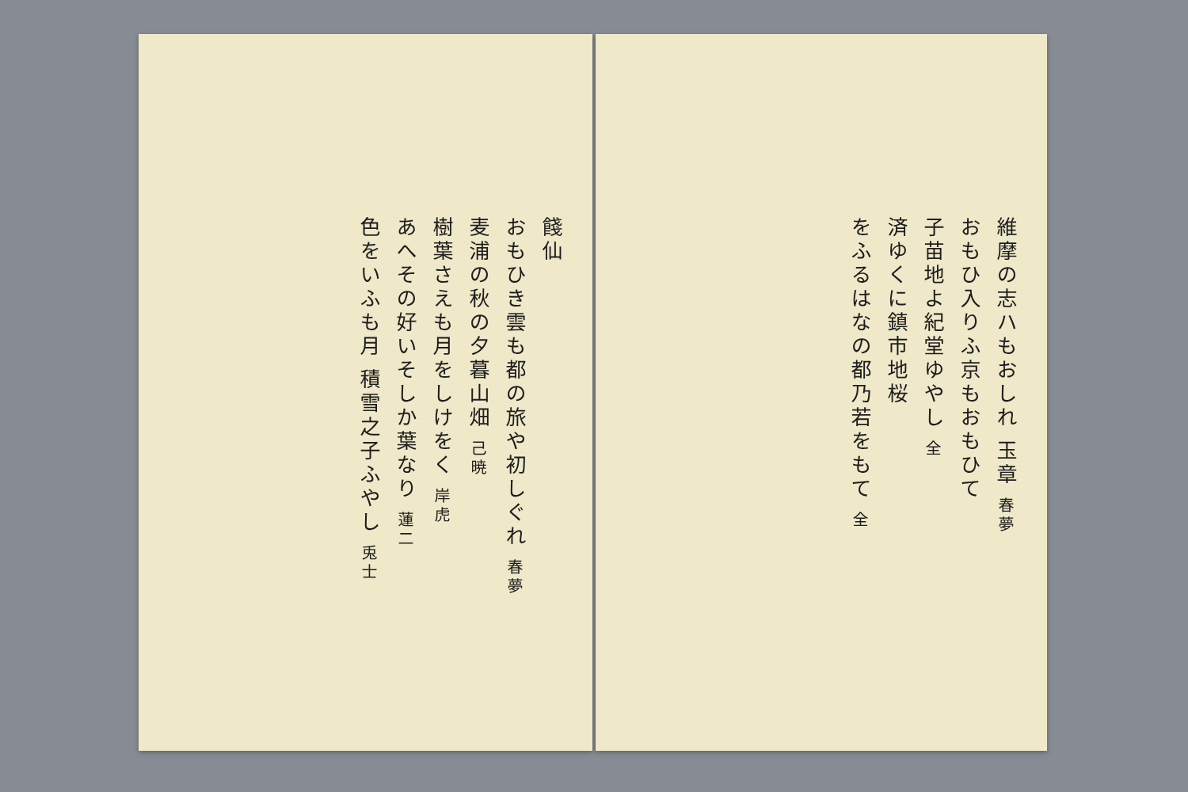維摩の志ハもおしれ 玉章 春夢
おもひ入りふ京もおもひて
子苗地よ紀堂ゆやし 全
済ゆくに鎮市地桜
をふるはなの都乃若をもて 全
餞仙
おもひき雲も都の旅や初しぐれ 春夢
麦浦の秋の夕暮山畑 己暁
樹葉さえも月をしけをく 岸虎
あへその好いそしか葉なり 蓮二
色をいふも月 積雪之子ふやし 兎士